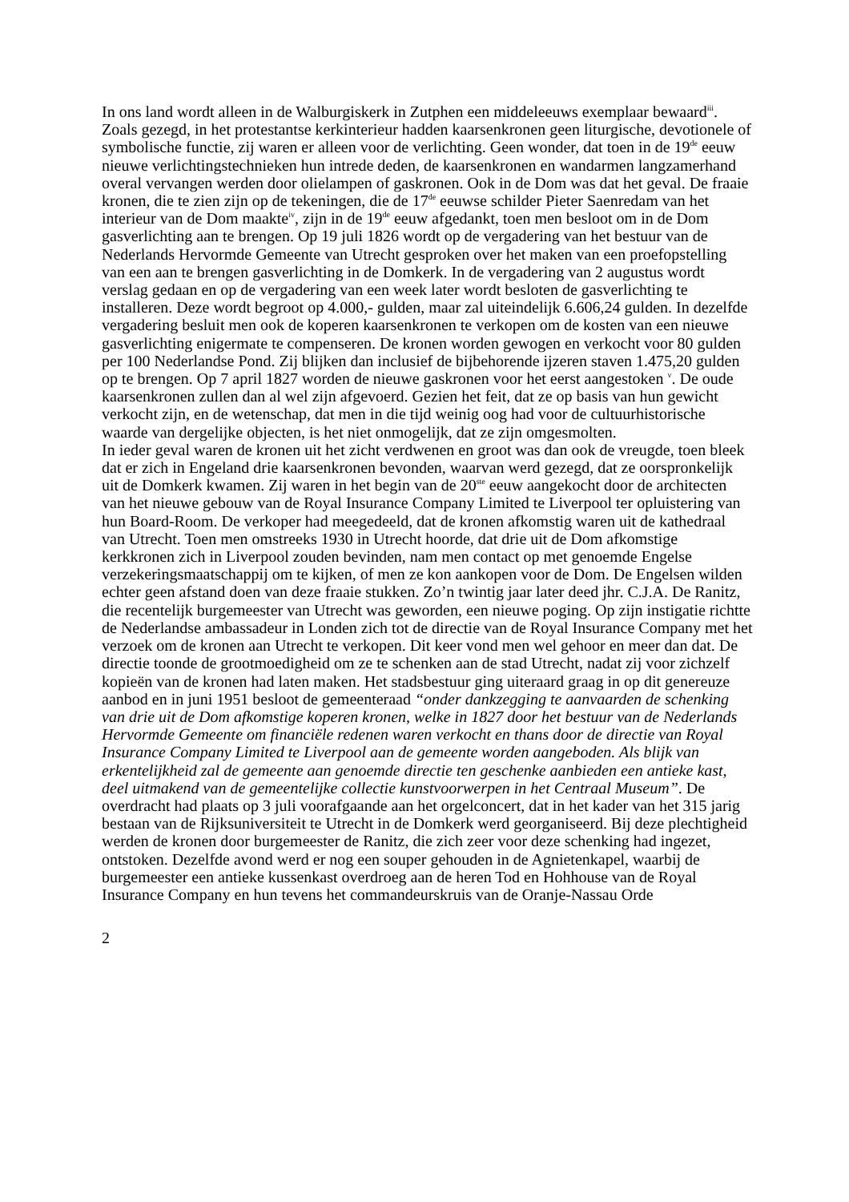In ons land wordt alleen in de Walburgiskerk in Zutphen een middeleeuws exemplaar bewaard<sup>iii</sup>.
Zoals gezegd, in het protestantse kerkinterieur hadden kaarsenkronen geen liturgische, devotionele of symbolische functie, zij waren er alleen voor de verlichting. Geen wonder, dat toen in de 19<sup>de</sup> eeuw nieuwe verlichtingstechnieken hun intrede deden, de kaarsenkronen en wandarmen langzamerhand overal vervangen werden door olielampen of gaskronen. Ook in de Dom was dat het geval. De fraaie kronen, die te zien zijn op de tekeningen, die de 17<sup>de</sup> eeuwse schilder Pieter Saenredam van het interieur van de Dom maakte<sup>iv</sup>, zijn in de 19<sup>de</sup> eeuw afgedankt, toen men besloot om in de Dom gasverlichting aan te brengen. Op 19 juli 1826 wordt op de vergadering van het bestuur van de Nederlands Hervormde Gemeente van Utrecht gesproken over het maken van een proefopstelling van een aan te brengen gasverlichting in de Domkerk. In de vergadering van 2 augustus wordt verslag gedaan en op de vergadering van een week later wordt besloten de gasverlichting te installeren. Deze wordt begroot op 4.000,- gulden, maar zal uiteindelijk 6.606,24 gulden. In dezelfde vergadering besluit men ook de koperen kaarsenkronen te verkopen om de kosten van een nieuwe gasverlichting enigermate te compenseren. De kronen worden gewogen en verkocht voor 80 gulden per 100 Nederlandse Pond. Zij blijken dan inclusief de bijbehorende ijzeren staven 1.475,20 gulden op te brengen. Op 7 april 1827 worden de nieuwe gaskronen voor het eerst aangestoken <sup>v</sup>. De oude kaarsenkronen zullen dan al wel zijn afgevoerd. Gezien het feit, dat ze op basis van hun gewicht verkocht zijn, en de wetenschap, dat men in die tijd weinig oog had voor de cultuurhistorische waarde van dergelijke objecten, is het niet onmogelijk, dat ze zijn omgesmolten.
In ieder geval waren de kronen uit het zicht verdwenen en groot was dan ook de vreugde, toen bleek dat er zich in Engeland drie kaarsenkronen bevonden, waarvan werd gezegd, dat ze oorspronkelijk uit de Domkerk kwamen. Zij waren in het begin van de 20<sup>ste</sup> eeuw aangekocht door de architecten van het nieuwe gebouw van de Royal Insurance Company Limited te Liverpool ter opluistering van hun Board-Room. De verkoper had meegedeeld, dat de kronen afkomstig waren uit de kathedraal van Utrecht. Toen men omstreeks 1930 in Utrecht hoorde, dat drie uit de Dom afkomstige kerkkronen zich in Liverpool zouden bevinden, nam men contact op met genoemde Engelse verzekeringsmaatschappij om te kijken, of men ze kon aankopen voor de Dom. De Engelsen wilden echter geen afstand doen van deze fraaie stukken. Zo’n twintig jaar later deed jhr. C.J.A. De Ranitz, die recentelijk burgemeester van Utrecht was geworden, een nieuwe poging. Op zijn instigatie richtte de Nederlandse ambassadeur in Londen zich tot de directie van de Royal Insurance Company met het verzoek om de kronen aan Utrecht te verkopen. Dit keer vond men wel gehoor en meer dan dat. De directie toonde de grootmoedigheid om ze te schenken aan de stad Utrecht, nadat zij voor zichzelf kopieën van de kronen had laten maken. Het stadsbestuur ging uiteraard graag in op dit genereuze aanbod en in juni 1951 besloot de gemeenteraad “onder dankzegging te aanvaarden de schenking van drie uit de Dom afkomstige koperen kronen, welke in 1827 door het bestuur van de Nederlands Hervormde Gemeente om financiële redenen waren verkocht en thans door de directie van Royal Insurance Company Limited te Liverpool aan de gemeente worden aangeboden. Als blijk van erkentelijkheid zal de gemeente aan genoemde directie ten geschenke aanbieden een antieke kast, deel uitmakend van de gemeentelijke collectie kunstvoorwerpen in het Centraal Museum”. De overdracht had plaats op 3 juli voorafgaande aan het orgelconcert, dat in het kader van het 315 jarig bestaan van de Rijksuniversiteit te Utrecht in de Domkerk werd georganiseerd. Bij deze plechtigheid werden de kronen door burgemeester de Ranitz, die zich zeer voor deze schenking had ingezet, ontstoken. Dezelfde avond werd er nog een souper gehouden in de Agnietenkapel, waarbij de burgemeester een antieke kussenkast overdroeg aan de heren Tod en Hohhouse van de Royal Insurance Company en hun tevens het commandeurskruis van de Oranje-Nassau Orde
2